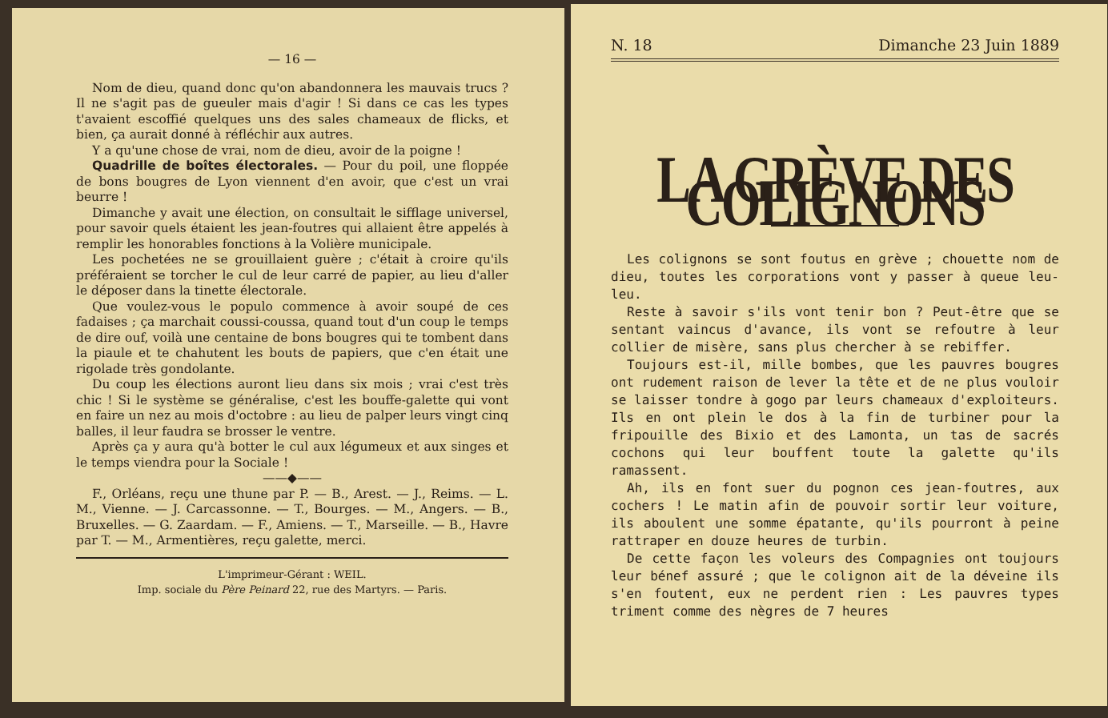— 16 —
Nom de dieu, quand donc qu'on abandonnera les mauvais trucs ? Il ne s'agit pas de gueuler mais d'agir ! Si dans ce cas les types t'avaient escoffié quelques uns des sales chameaux de flicks, et bien, ça aurait donné à réfléchir aux autres.
Y a qu'une chose de vrai, nom de dieu, avoir de la poigne !
Quadrille de boîtes électorales. — Pour du poil, une floppée de bons bougres de Lyon viennent d'en avoir, que c'est un vrai beurre !
Dimanche y avait une élection, on consultait le sifflage universel, pour savoir quels étaient les jean-foutres qui allaient être appelés à remplir les honorables fonctions à la Volière municipale.
Les pochetées ne se grouillaient guère ; c'était à croire qu'ils préféraient se torcher le cul de leur carré de papier, au lieu d'aller le déposer dans la tinette électorale.
Que voulez-vous le populo commence à avoir soupé de ces fadaises ; ça marchait coussi-coussa, quand tout d'un coup le temps de dire ouf, voilà une centaine de bons bougres qui te tombent dans la piaule et te chahutent les bouts de papiers, que c'en était une rigolade très gondolante.
Du coup les élections auront lieu dans six mois ; vrai c'est très chic ! Si le système se généralise, c'est les bouffe-galette qui vont en faire un nez au mois d'octobre : au lieu de palper leurs vingt cinq balles, il leur faudra se brosser le ventre.
Après ça y aura qu'à botter le cul aux légumeux et aux singes et le temps viendra pour la Sociale !
——◆——
F., Orléans, reçu une thune par P. — B., Arest. — J., Reims. — L. M., Vienne. — J. Carcassonne. — T., Bourges. — M., Angers. — B., Bruxelles. — G. Zaardam. — F., Amiens. — T., Marseille. — B., Havre par T. — M., Armentières, reçu galette, merci.
L'imprimeur-Gérant : WEIL.
Imp. sociale du Père Peinard 22, rue des Martyrs. — Paris.
N. 18 Dimanche 23 Juin 1889
LA GRÈVE DES COLIGNONS
Les colignons se sont foutus en grève ; chouette nom de dieu, toutes les corporations vont y passer à queue leu-leu.
Reste à savoir s'ils vont tenir bon ? Peut-être que se sentant vaincus d'avance, ils vont se refoutre à leur collier de misère, sans plus chercher à se rebiffer.
Toujours est-il, mille bombes, que les pauvres bougres ont rudement raison de lever la tête et de ne plus vouloir se laisser tondre à gogo par leurs chameaux d'exploiteurs. Ils en ont plein le dos à la fin de turbiner pour la fripouille des Bixio et des Lamonta, un tas de sacrés cochons qui leur bouffent toute la galette qu'ils ramassent.
Ah, ils en font suer du pognon ces jean-foutres, aux cochers ! Le matin afin de pouvoir sortir leur voiture, ils aboulent une somme épatante, qu'ils pourront à peine rattraper en douze heures de turbin.
De cette façon les voleurs des Compagnies ont toujours leur bénef assuré ; que le colignon ait de la déveine ils s'en foutent, eux ne perdent rien : Les pauvres types triment comme des nègres de 7 heures